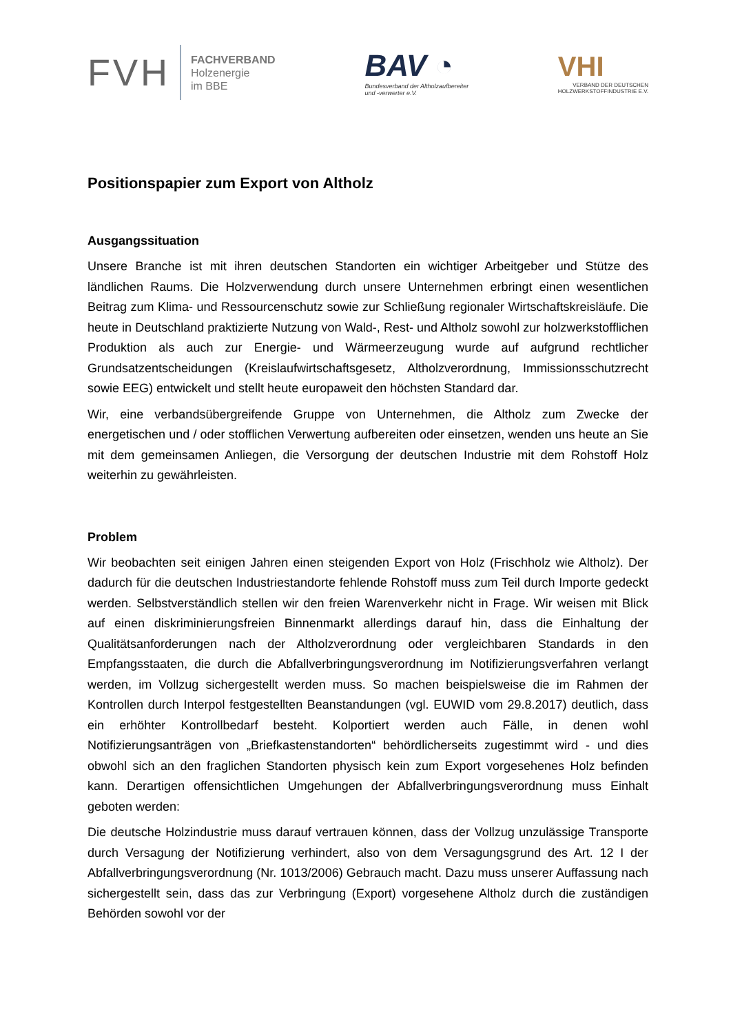FVH FACHVERBAND
Holzenergie
im BBE
BAV ◔
Bundesverband der Altholzaufbereiter
und -verwerter e.V.
VHI
VERBAND DER DEUTSCHEN
HOLZWERKSTOFFINDUSTRIE E.V.
Positionspapier zum Export von Altholz
Ausgangssituation
Unsere Branche ist mit ihren deutschen Standorten ein wichtiger Arbeitgeber und Stütze des ländlichen Raums. Die Holzverwendung durch unsere Unternehmen erbringt einen wesentlichen Beitrag zum Klima- und Ressourcenschutz sowie zur Schließung regionaler Wirtschaftskreisläufe. Die heute in Deutschland praktizierte Nutzung von Wald-, Rest- und Altholz sowohl zur holzwerkstofflichen Produktion als auch zur Energie- und Wärmeerzeugung wurde auf aufgrund rechtlicher Grundsatzentscheidungen (Kreislaufwirtschaftsgesetz, Altholzverordnung, Immissionsschutzrecht sowie EEG) entwickelt und stellt heute europaweit den höchsten Standard dar.
Wir, eine verbandsübergreifende Gruppe von Unternehmen, die Altholz zum Zwecke der energetischen und / oder stofflichen Verwertung aufbereiten oder einsetzen, wenden uns heute an Sie mit dem gemeinsamen Anliegen, die Versorgung der deutschen Industrie mit dem Rohstoff Holz weiterhin zu gewährleisten.
Problem
Wir beobachten seit einigen Jahren einen steigenden Export von Holz (Frischholz wie Altholz). Der dadurch für die deutschen Industriestandorte fehlende Rohstoff muss zum Teil durch Importe gedeckt werden. Selbstverständlich stellen wir den freien Warenverkehr nicht in Frage. Wir weisen mit Blick auf einen diskriminierungsfreien Binnenmarkt allerdings darauf hin, dass die Einhaltung der Qualitätsanforderungen nach der Altholzverordnung oder vergleichbaren Standards in den Empfangsstaaten, die durch die Abfallverbringungsverordnung im Notifizierungsverfahren verlangt werden, im Vollzug sichergestellt werden muss. So machen beispielsweise die im Rahmen der Kontrollen durch Interpol festgestellten Beanstandungen (vgl. EUWID vom 29.8.2017) deutlich, dass ein erhöhter Kontrollbedarf besteht. Kolportiert werden auch Fälle, in denen wohl Notifizierungsanträgen von „Briefkastenstandorten“ behördlicherseits zugestimmt wird - und dies obwohl sich an den fraglichen Standorten physisch kein zum Export vorgesehenes Holz befinden kann. Derartigen offensichtlichen Umgehungen der Abfallverbringungsverordnung muss Einhalt geboten werden:
Die deutsche Holzindustrie muss darauf vertrauen können, dass der Vollzug unzulässige Transporte durch Versagung der Notifizierung verhindert, also von dem Versagungsgrund des Art. 12 I der Abfallverbringungsverordnung (Nr. 1013/2006) Gebrauch macht. Dazu muss unserer Auffassung nach sichergestellt sein, dass das zur Verbringung (Export) vorgesehene Altholz durch die zuständigen Behörden sowohl vor der